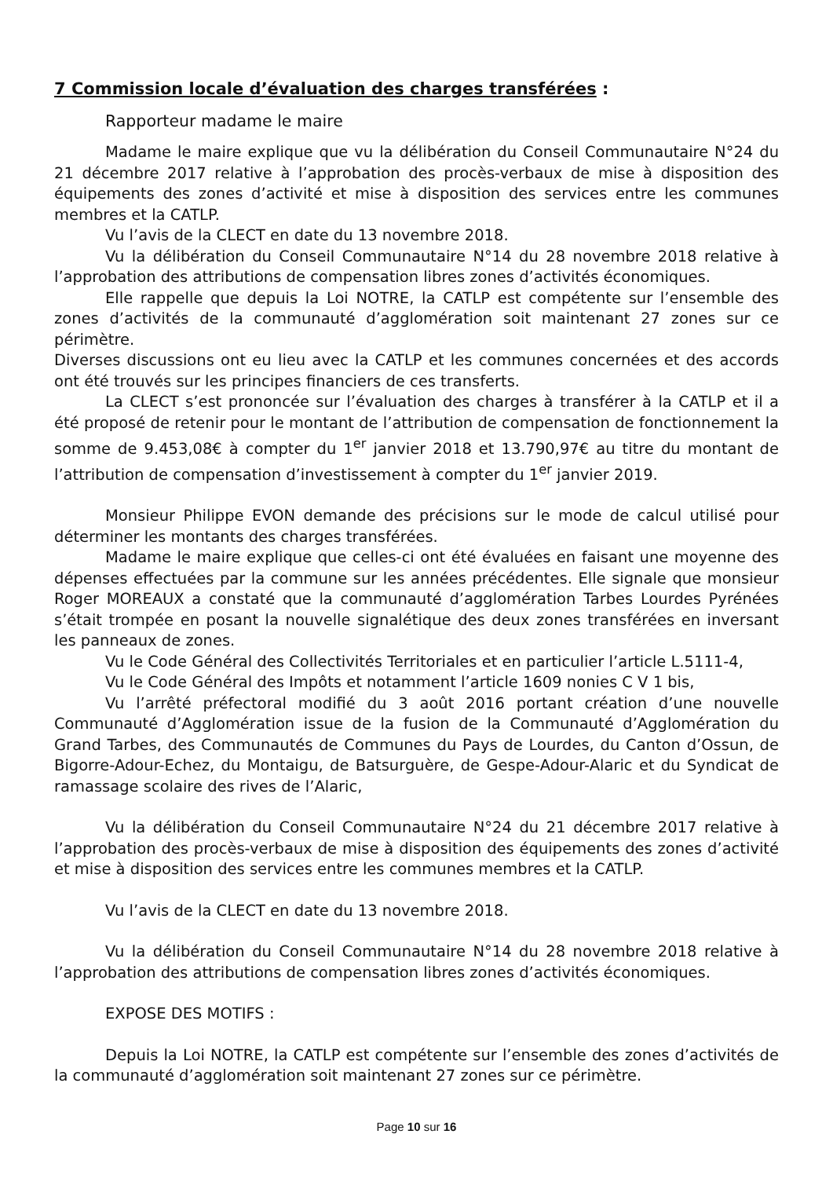7 Commission locale d’évaluation des charges transférées :
Rapporteur madame le maire
Madame le maire explique que vu la délibération du Conseil Communautaire N°24 du 21 décembre 2017 relative à l’approbation des procès-verbaux de mise à disposition des équipements des zones d’activité et mise à disposition des services entre les communes membres et la CATLP.
Vu l’avis de la CLECT en date du 13 novembre 2018.
Vu la délibération du Conseil Communautaire N°14 du 28 novembre 2018 relative à l’approbation des attributions de compensation libres zones d’activités économiques.
Elle rappelle que depuis la Loi NOTRE, la CATLP est compétente sur l’ensemble des zones d’activités de la communauté d’agglomération soit maintenant 27 zones sur ce périmètre.
Diverses discussions ont eu lieu avec la CATLP et les communes concernées et des accords ont été trouvés sur les principes financiers de ces transferts.
La CLECT s’est prononcée sur l’évaluation des charges à transférer à la CATLP et il a été proposé de retenir pour le montant de l’attribution de compensation de fonctionnement la somme de 9.453,08€ à compter du 1<sup>er</sup> janvier 2018 et 13.790,97€ au titre du montant de l’attribution de compensation d’investissement à compter du 1<sup>er</sup> janvier 2019.
Monsieur Philippe EVON demande des précisions sur le mode de calcul utilisé pour déterminer les montants des charges transférées.
Madame le maire explique que celles-ci ont été évaluées en faisant une moyenne des dépenses effectuées par la commune sur les années précédentes. Elle signale que monsieur Roger MOREAUX a constaté que la communauté d’agglomération Tarbes Lourdes Pyrénées s’était trompée en posant la nouvelle signalétique des deux zones transférées en inversant les panneaux de zones.
Vu le Code Général des Collectivités Territoriales et en particulier l’article L.5111-4,
Vu le Code Général des Impôts et notamment l’article 1609 nonies C V 1 bis,
Vu l’arrêté préfectoral modifié du 3 août 2016 portant création d’une nouvelle Communauté d’Agglomération issue de la fusion de la Communauté d’Agglomération du Grand Tarbes, des Communautés de Communes du Pays de Lourdes, du Canton d’Ossun, de Bigorre-Adour-Echez, du Montaigu, de Batsurguère, de Gespe-Adour-Alaric et du Syndicat de ramassage scolaire des rives de l’Alaric,
Vu la délibération du Conseil Communautaire N°24 du 21 décembre 2017 relative à l’approbation des procès-verbaux de mise à disposition des équipements des zones d’activité et mise à disposition des services entre les communes membres et la CATLP.
Vu l’avis de la CLECT en date du 13 novembre 2018.
Vu la délibération du Conseil Communautaire N°14 du 28 novembre 2018 relative à l’approbation des attributions de compensation libres zones d’activités économiques.
EXPOSE DES MOTIFS :
Depuis la Loi NOTRE, la CATLP est compétente sur l’ensemble des zones d’activités de la communauté d’agglomération soit maintenant 27 zones sur ce périmètre.
Page 10 sur 16